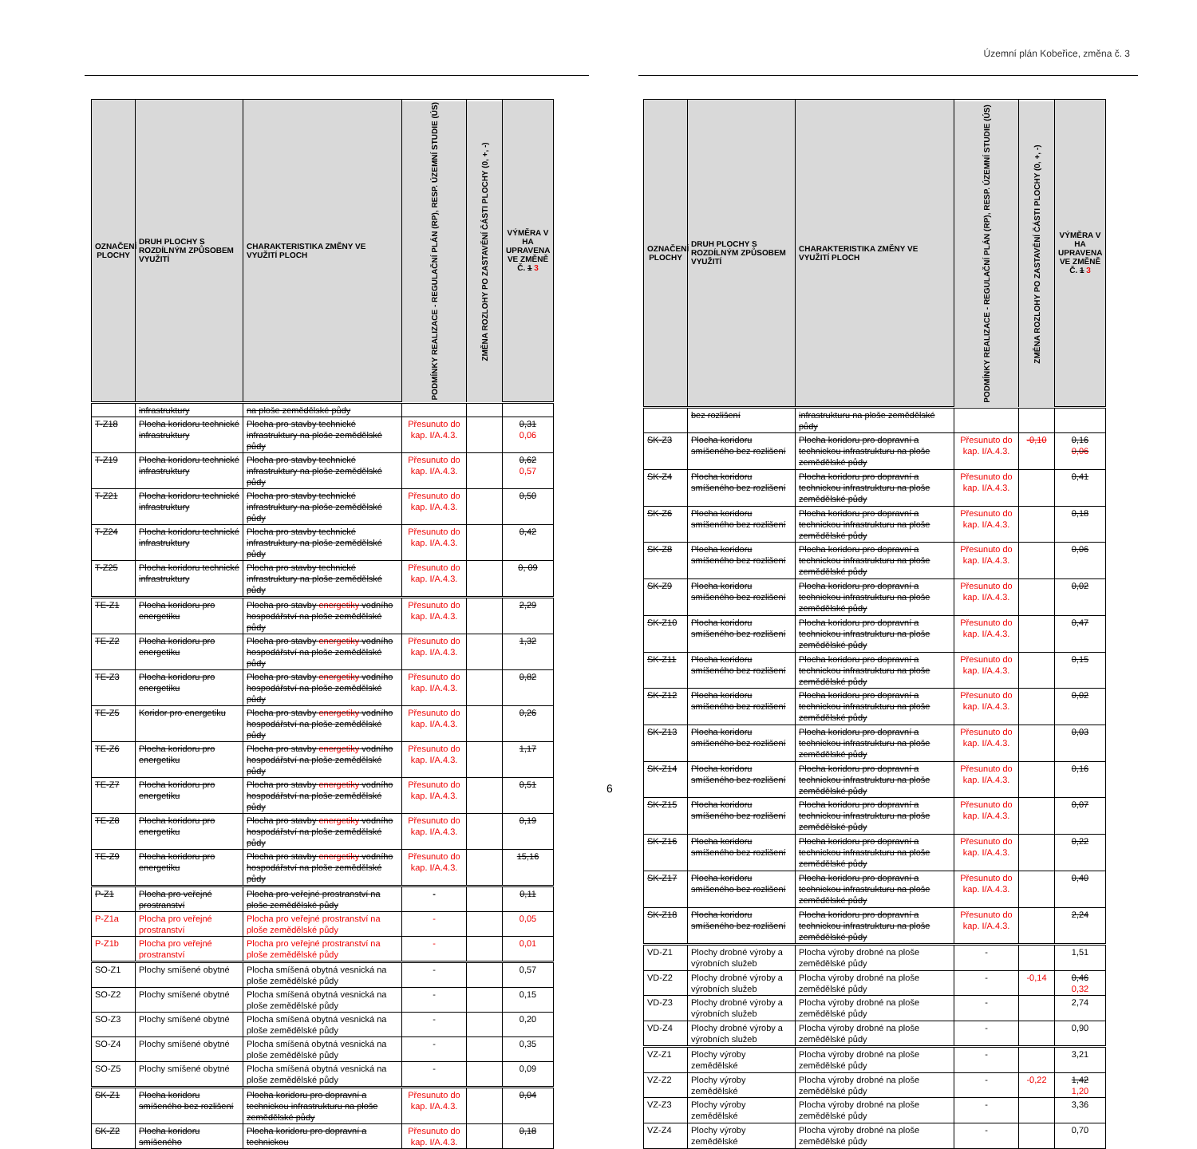Územní plán Kobeřice, změna č. 3
| OZNAČENÍ PLOCHY | DRUH PLOCHY S ROZDÍLNÝM ZPŮSOBEM VYUŽITÍ | CHARAKTERISTIKA ZMĚNY VE VYUŽITÍ PLOCH | PODMÍNKY REALIZACE - REGULAČNÍ PLÁN (RP), RESP. ÚZEMNÍ STUDIE (ÚS) | ZMĚNA ROZLOHY PO ZASTAVĚNÍ ČÁSTI PLOCHY (0, +, -) | VÝMĚRA V HA UPRAVENA VE ZMĚNĚ Č. 1 3 |
| --- | --- | --- | --- | --- | --- |
| | infrastruktury | na ploše zemědělské půdy | | | |
| T-Z18 | Plocha koridoru technické infrastruktury | Plocha pro stavby technické infrastruktury na ploše zemědělské půdy | Přesunuto do kap. I/A.4.3. | | 0,31 0,06 |
| T-Z19 | Plocha koridoru technické infrastruktury | Plocha pro stavby technické infrastruktury na ploše zemědělské půdy | Přesunuto do kap. I/A.4.3. | | 0,62 0,57 |
| T-Z21 | Plocha koridoru technické infrastruktury | Plocha pro stavby technické infrastruktury na ploše zemědělské půdy | Přesunuto do kap. I/A.4.3. | | 0,50 |
| T-Z24 | Plocha koridoru technické infrastruktury | Plocha pro stavby technické infrastruktury na ploše zemědělské půdy | Přesunuto do kap. I/A.4.3. | | 0,42 |
| T-Z25 | Plocha koridoru technické infrastruktury | Plocha pro stavby technické infrastruktury na ploše zemědělské půdy | Přesunuto do kap. I/A.4.3. | | 0, 09 |
| TE-Z1 | Plocha koridoru pro energetiku | Plocha pro stavby energetiky vodního hospodářství na ploše zemědělské půdy | Přesunuto do kap. I/A.4.3. | | 2,29 |
| TE-Z2 | Plocha koridoru pro energetiku | Plocha pro stavby energetiky vodního hospodářství na ploše zemědělské půdy | Přesunuto do kap. I/A.4.3. | | 1,32 |
| TE-Z3 | Plocha koridoru pro energetiku | Plocha pro stavby energetiky vodního hospodářství na ploše zemědělské půdy | Přesunuto do kap. I/A.4.3. | | 0,82 |
| TE-Z5 | Koridor pro energetiku | Plocha pro stavby energetiky vodního hospodářství na ploše zemědělské půdy | Přesunuto do kap. I/A.4.3. | | 0,26 |
| TE-Z6 | Plocha koridoru pro energetiku | Plocha pro stavby energetiky vodního hospodářství na ploše zemědělské půdy | Přesunuto do kap. I/A.4.3. | | 1,17 |
| TE-Z7 | Plocha koridoru pro energetiku | Plocha pro stavby energetiky vodního hospodářství na ploše zemědělské půdy | Přesunuto do kap. I/A.4.3. | | 0,51 |
| TE-Z8 | Plocha koridoru pro energetiku | Plocha pro stavby energetiky vodního hospodářství na ploše zemědělské půdy | Přesunuto do kap. I/A.4.3. | | 0,19 |
| TE-Z9 | Plocha koridoru pro energetiku | Plocha pro stavby energetiky vodního hospodářství na ploše zemědělské půdy | Přesunuto do kap. I/A.4.3. | | 15,16 |
| P-Z1 | Plocha pro veřejné prostranství | Plocha pro veřejné prostranství na ploše zemědělské půdy | - | | 0,11 |
| P-Z1a | Plocha pro veřejné prostranství | Plocha pro veřejné prostranství na ploše zemědělské půdy | - | | 0,05 |
| P-Z1b | Plocha pro veřejné prostranství | Plocha pro veřejné prostranství na ploše zemědělské půdy | - | | 0,01 |
| SO-Z1 | Plochy smíšené obytné | Plocha smíšená obytná vesnická na ploše zemědělské půdy | - | | 0,57 |
| SO-Z2 | Plochy smíšené obytné | Plocha smíšená obytná vesnická na ploše zemědělské půdy | - | | 0,15 |
| SO-Z3 | Plochy smíšené obytné | Plocha smíšená obytná vesnická na ploše zemědělské půdy | - | | 0,20 |
| SO-Z4 | Plochy smíšené obytné | Plocha smíšená obytná vesnická na ploše zemědělské půdy | - | | 0,35 |
| SO-Z5 | Plochy smíšené obytné | Plocha smíšená obytná vesnická na ploše zemědělské půdy | - | | 0,09 |
| SK-Z1 | Plocha koridoru smíšeného bez rozlišení | Plocha koridoru pro dopravní a technickou infrastrukturu na ploše zemědělské půdy | Přesunuto do kap. I/A.4.3. | | 0,04 |
| SK-Z2 | Plocha koridoru smíšeného | Plocha koridoru pro dopravní a technickou | Přesunuto do kap. I/A.4.3. | | 0,18 |
| OZNAČENÍ PLOCHY | DRUH PLOCHY S ROZDÍLNÝM ZPŮSOBEM VYUŽITÍ | CHARAKTERISTIKA ZMĚNY VE VYUŽITÍ PLOCH | PODMÍNKY REALIZACE - REGULAČNÍ PLÁN (RP), RESP. ÚZEMNÍ STUDIE (ÚS) | ZMĚNA ROZLOHY PO ZASTAVĚNÍ ČÁSTI PLOCHY (0, +, -) | VÝMĚRA V HA UPRAVENA VE ZMĚNĚ Č. 1 3 |
| --- | --- | --- | --- | --- | --- |
| | bez rozlišení | infrastrukturu na ploše zemědělské půdy | | | |
| SK-Z3 | Plocha koridoru smíšeného bez rozlišení | Plocha koridoru pro dopravní a technickou infrastrukturu na ploše zemědělské půdy | Přesunuto do kap. I/A.4.3. | -0,10 | 0,16 0,06 |
| SK-Z4 | Plocha koridoru smíšeného bez rozlišení | Plocha koridoru pro dopravní a technickou infrastrukturu na ploše zemědělské půdy | Přesunuto do kap. I/A.4.3. | | 0,41 |
| SK-Z6 | Plocha koridoru smíšeného bez rozlišení | Plocha koridoru pro dopravní a technickou infrastrukturu na ploše zemědělské půdy | Přesunuto do kap. I/A.4.3. | | 0,18 |
| SK-Z8 | Plocha koridoru smíšeného bez rozlišení | Plocha koridoru pro dopravní a technickou infrastrukturu na ploše zemědělské půdy | Přesunuto do kap. I/A.4.3. | | 0,06 |
| SK-Z9 | Plocha koridoru smíšeného bez rozlišení | Plocha koridoru pro dopravní a technickou infrastrukturu na ploše zemědělské půdy | Přesunuto do kap. I/A.4.3. | | 0,02 |
| SK-Z10 | Plocha koridoru smíšeného bez rozlišení | Plocha koridoru pro dopravní a technickou infrastrukturu na ploše zemědělské půdy | Přesunuto do kap. I/A.4.3. | | 0,47 |
| SK-Z11 | Plocha koridoru smíšeného bez rozlišení | Plocha koridoru pro dopravní a technickou infrastrukturu na ploše zemědělské půdy | Přesunuto do kap. I/A.4.3. | | 0,15 |
| SK-Z12 | Plocha koridoru smíšeného bez rozlišení | Plocha koridoru pro dopravní a technickou infrastrukturu na ploše zemědělské půdy | Přesunuto do kap. I/A.4.3. | | 0,02 |
| SK-Z13 | Plocha koridoru smíšeného bez rozlišení | Plocha koridoru pro dopravní a technickou infrastrukturu na ploše zemědělské půdy | Přesunuto do kap. I/A.4.3. | | 0,03 |
| SK-Z14 | Plocha koridoru smíšeného bez rozlišení | Plocha koridoru pro dopravní a technickou infrastrukturu na ploše zemědělské půdy | Přesunuto do kap. I/A.4.3. | | 0,16 |
| SK-Z15 | Plocha koridoru smíšeného bez rozlišení | Plocha koridoru pro dopravní a technickou infrastrukturu na ploše zemědělské půdy | Přesunuto do kap. I/A.4.3. | | 0,07 |
| SK-Z16 | Plocha koridoru smíšeného bez rozlišení | Plocha koridoru pro dopravní a technickou infrastrukturu na ploše zemědělské půdy | Přesunuto do kap. I/A.4.3. | | 0,22 |
| SK-Z17 | Plocha koridoru smíšeného bez rozlišení | Plocha koridoru pro dopravní a technickou infrastrukturu na ploše zemědělské půdy | Přesunuto do kap. I/A.4.3. | | 0,40 |
| SK-Z18 | Plocha koridoru smíšeného bez rozlišení | Plocha koridoru pro dopravní a technickou infrastrukturu na ploše zemědělské půdy | Přesunuto do kap. I/A.4.3. | | 2,24 |
| VD-Z1 | Plochy drobné výroby a výrobních služeb | Plocha výroby drobné na ploše zemědělské půdy | - | | 1,51 |
| VD-Z2 | Plochy drobné výroby a výrobních služeb | Plocha výroby drobné na ploše zemědělské půdy | - | -0,14 | 0,46 0,32 |
| VD-Z3 | Plochy drobné výroby a výrobních služeb | Plocha výroby drobné na ploše zemědělské půdy | - | | 2,74 |
| VD-Z4 | Plochy drobné výroby a výrobních služeb | Plocha výroby drobné na ploše zemědělské půdy | - | | 0,90 |
| VZ-Z1 | Plochy výroby zemědělské | Plocha výroby drobné na ploše zemědělské půdy | - | | 3,21 |
| VZ-Z2 | Plochy výroby zemědělské | Plocha výroby drobné na ploše zemědělské půdy | - | -0,22 | 1,42 1,20 |
| VZ-Z3 | Plochy výroby zemědělské | Plocha výroby drobné na ploše zemědělské půdy | - | | 3,36 |
| VZ-Z4 | Plochy výroby zemědělské | Plocha výroby drobné na ploše zemědělské půdy | - | | 0,70 |
6